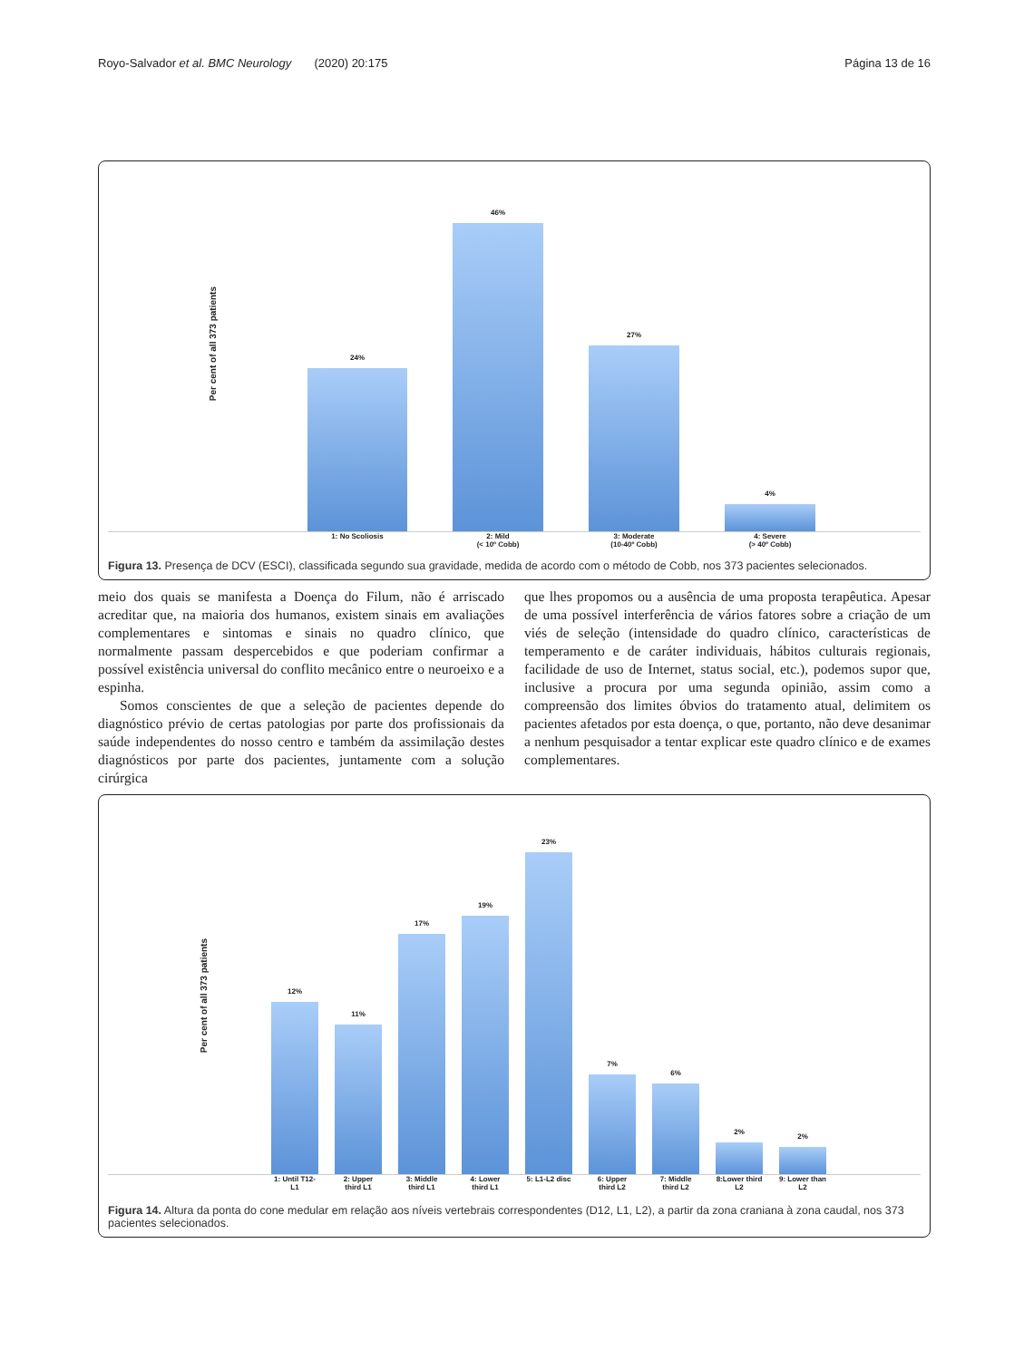Royo-Salvador et al. BMC Neurology (2020) 20:175 Página 13 de 16
Per cent of all 373 patients
24%
46%
27%
4%
1: No Scoliosis 2: Mild
(< 10º Cobb)
3: Moderate
(10-40º Cobb)
4: Severe
(> 40º Cobb)
Figura 13. Presença de DCV (ESCI), classificada segundo sua gravidade, medida de acordo com o método de Cobb, nos 373 pacientes selecionados.
meio dos quais se manifesta a Doença do Filum, não é arriscado acreditar que, na maioria dos humanos, existem sinais em avaliações complementares e sintomas e sinais no quadro clínico, que normalmente passam despercebidos e que poderiam confirmar a possível existência universal do conflito mecânico entre o neuroeixo e a espinha.
Somos conscientes de que a seleção de pacientes depende do diagnóstico prévio de certas patologias por parte dos profissionais da saúde independentes do nosso centro e também da assimilação destes diagnósticos por parte dos pacientes, juntamente com a solução cirúrgica
que lhes propomos ou a ausência de uma proposta terapêutica. Apesar de uma possível interferência de vários fatores sobre a criação de um viés de seleção (intensidade do quadro clínico, características de temperamento e de caráter individuais, hábitos culturais regionais, facilidade de uso de Internet, status social, etc.), podemos supor que, inclusive a procura por uma segunda opinião, assim como a compreensão dos limites óbvios do tratamento atual, delimitem os pacientes afetados por esta doença, o que, portanto, não deve desanimar a nenhum pesquisador a tentar explicar este quadro clínico e de exames complementares.
Per cent of all 373 patients
12%
11%
17%
19%
23%
7%
6%
2%
2%
1: Until T12-L1
2: Upper third L1
3: Middle third L1
4: Lower third L1
5: L1-L2 disc
6: Upper third L2
7: Middle third L2
8:Lower third L2
9: Lower than L2
Figura 14. Altura da ponta do cone medular em relação aos níveis vertebrais correspondentes (D12, L1, L2), a partir da zona craniana à zona caudal, nos 373 pacientes selecionados.